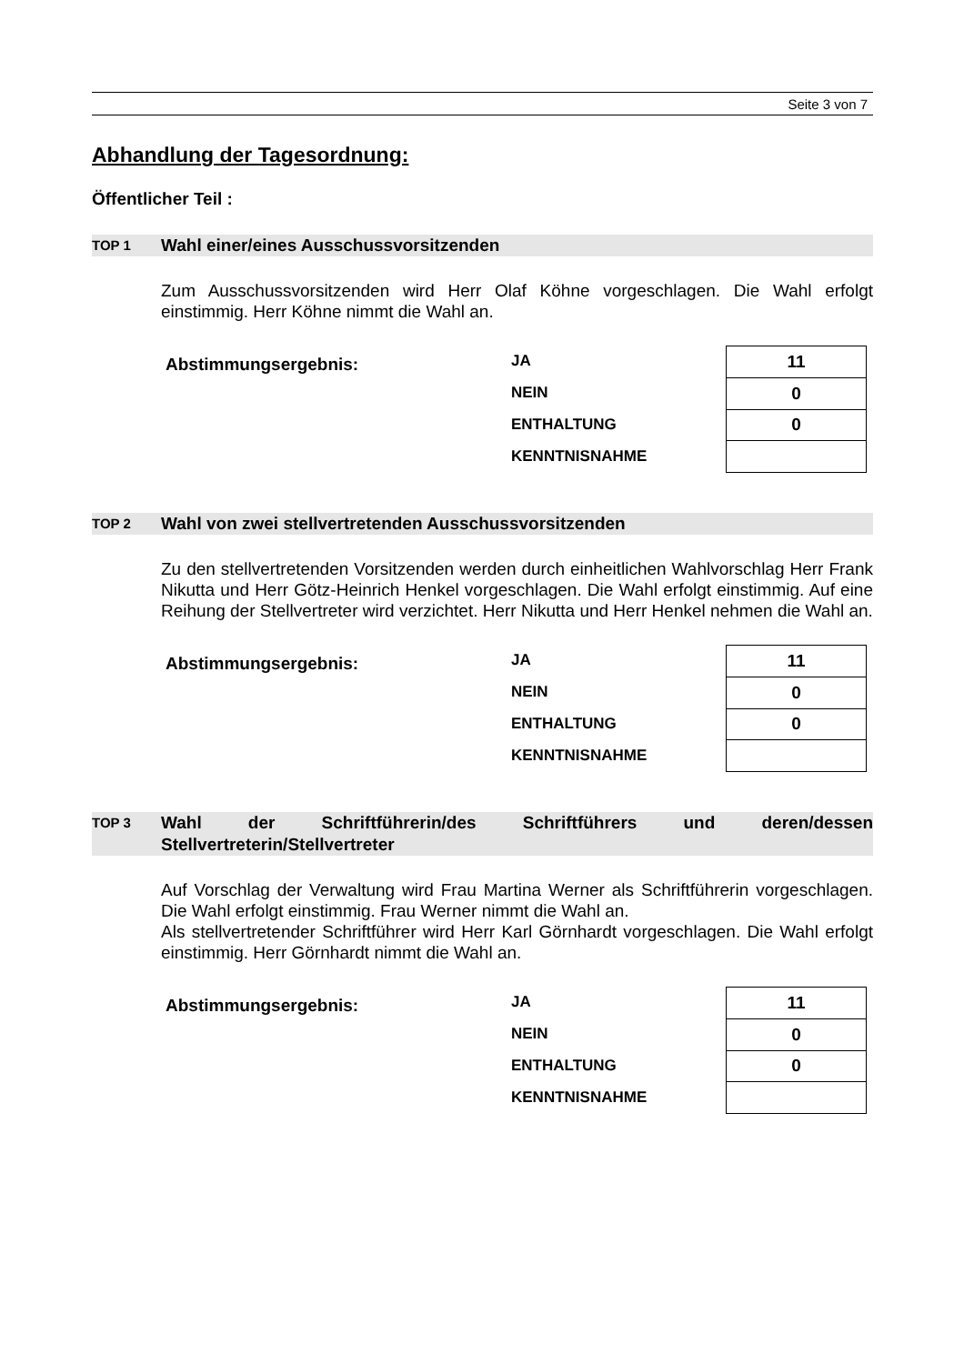Seite 3 von 7
Abhandlung der Tagesordnung:
Öffentlicher Teil :
TOP 1
Wahl einer/eines Ausschussvorsitzenden
Zum Ausschussvorsitzenden wird Herr Olaf Köhne vorgeschlagen. Die Wahl erfolgt einstimmig. Herr Köhne nimmt die Wahl an.
Abstimmungsergebnis:
JA
NEIN
ENTHALTUNG
KENNTNISNAHME
| 11 |
| 0 |
| 0 |
TOP 2
Wahl von zwei stellvertretenden Ausschussvorsitzenden
Zu den stellvertretenden Vorsitzenden werden durch einheitlichen Wahlvorschlag Herr Frank Nikutta und Herr Götz-Heinrich Henkel vorgeschlagen. Die Wahl erfolgt einstimmig. Auf eine Reihung der Stellvertreter wird verzichtet. Herr Nikutta und Herr Henkel nehmen die Wahl an.
Abstimmungsergebnis:
JA
NEIN
ENTHALTUNG
KENNTNISNAHME
| 11 |
| 0 |
| 0 |
TOP 3
Wahl der Schriftführerin/des Schriftführers und deren/dessen Stellvertreterin/Stellvertreter
Auf Vorschlag der Verwaltung wird Frau Martina Werner als Schriftführerin vorgeschlagen. Die Wahl erfolgt einstimmig. Frau Werner nimmt die Wahl an.
Als stellvertretender Schriftführer wird Herr Karl Görnhardt vorgeschlagen. Die Wahl erfolgt einstimmig. Herr Görnhardt nimmt die Wahl an.
Abstimmungsergebnis:
JA
NEIN
ENTHALTUNG
KENNTNISNAHME
| 11 |
| 0 |
| 0 |